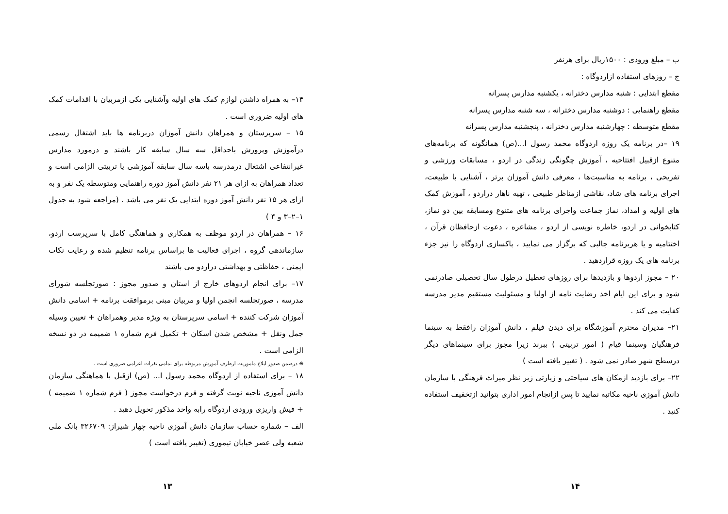ب – مبلغ ورودی : ۱۵۰۰ریال برای هرنفر
ج – روزهای استفاده ازاردوگاه :
مقطع ابتدایی : شنبه مدارس دخترانه ، یکشنبه مدارس پسرانه
مقطع راهنمایی : دوشنبه مدارس دخترانه ، سه شنبه مدارس پسرانه
مقطع متوسطه : چهارشنبه مدارس دخترانه ، پنجشنبه مدارس پسرانه
۱۹ –در برنامه یک روزه اردوگاه محمد رسول ا...(ص) همانگونه که برنامه‌های متنوع ازقبیل افتتاحیه ، آموزش چگونگی زندگی در اردو ، مسابقات ورزشی و تفریحی ، برنامه به مناسبت‌ها ، معرفی دانش آموزان برتر ، آشنایی با طبیعت، اجرای برنامه های شاد، نقاشی ازمناظر طبیعی ، تهیه ناهار دراردو ، آموزش کمک های اولیه و امداد، نماز جماعت واجرای برنامه های متنوع ومسابقه بین دو نماز، کتابخوانی در اردو، خاطره نویسی از اردو ، مشاعره ، دعوت ازحافظان قرآن ، اختتامیه و یا هربرنامه جالبی که برگزار می نمایید ، پاکسازی اردوگاه را نیز جزء برنامه های یک روزه قراردهید .
۲۰ – مجوز اردوها و بازدیدها برای روزهای تعطیل درطول سال تحصیلی صادرنمی شود و برای این ایام اخذ رضایت نامه از اولیا و مسئولیت مستقیم مدیر مدرسه کفایت می کند .
۲۱– مدیران محترم آموزشگاه برای دیدن فیلم ، دانش آموزان رافقط به سینما فرهنگیان وسینما قیام ( امور تربیتی ) ببرند زیرا مجوز برای سینماهای دیگر درسطح شهر صادر نمی شود . ( تغییر یافته است )
۲۲– برای بازدید ازمکان های سیاحتی و زیارتی زیر نظر میراث فرهنگی با سازمان دانش آموزی ناحیه مکاتبه نمایید تا پس ازانجام امور اداری بتوانید ازتخفیف استفاده کنید .
۱۴
۱۴– به همراه داشتن لوازم کمک های اولیه وآشنایی یکی ازمربیان با اقدامات کمک های اولیه ضروری است .
۱۵ – سرپرستان و همراهان دانش آموزان دربرنامه ها باید اشتغال رسمی درآموزش وپرورش باحداقل سه سال سابقه کار باشند و درمورد مدارس غیرانتفاعی اشتغال درمدرسه باسه سال سابقه آموزشی یا تربیتی الزامی است و تعداد همراهان به ازای هر ۲۱ نفر دانش آموز دوره راهنمایی ومتوسطه یک نفر و به ازای هر ۱۵ نفر دانش آموز دوره ابتدایی یک نفر می باشد . (مراجعه شود به جدول ۱–۲–۳ و ۴ )
۱۶ – همراهان در اردو موظف به همکاری و هماهنگی کامل با سرپرست اردو، سازماندهی گروه ، اجرای فعالیت ها براساس برنامه تنظیم شده و رعایت نکات ایمنی ، حفاظتی و بهداشتی دراردو می باشند
۱۷– برای انجام اردوهای خارج از استان و صدور مجوز : صورتجلسه شورای مدرسه ، صورتجلسه انجمن اولیا و مربیان مبنی برموافقت برنامه + اسامی دانش آموزان شرکت کننده + اسامی سرپرستان به ویژه مدیر وهمراهان + تعیین وسیله جمل ونقل + مشخص شدن اسکان + تکمیل فرم شماره ۱ ضمیمه در دو نسخه الزامی است .
❋ درضمن صدور ابلاغ ماموریت ازطرف آموزش مربوطه برای تمامی نفرات اعزامی ضروری است .
۱۸ – برای استفاده از اردوگاه محمد رسول ا... (ص) ازقبل با هماهنگی سازمان دانش آموزی ناحیه نوبت گرفته و فرم درخواست مجوز ( فرم شماره ۱ ضمیمه ) + فیش واریزی ورودی اردوگاه رابه واحد مذکور تحویل دهید .
الف – شماره حساب سازمان دانش آموزی ناحیه چهار شیراز: ۳۲۶۷۰۹ بانک ملی شعبه ولی عصر خیابان تیموری (تغییر یافته است )
۱۳